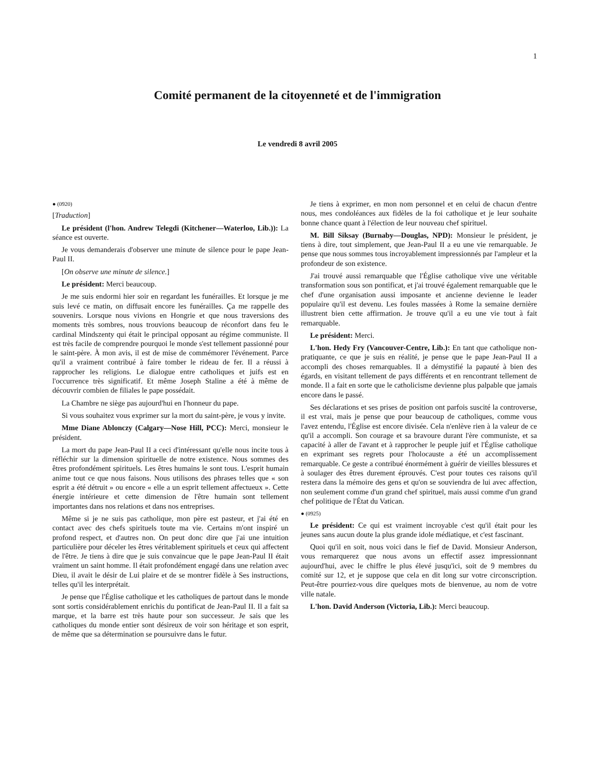1
Comité permanent de la citoyenneté et de l'immigration
Le vendredi 8 avril 2005
● (0920)
[Traduction]
Le président (l'hon. Andrew Telegdi (Kitchener—Waterloo, Lib.)): La séance est ouverte.
Je vous demanderais d'observer une minute de silence pour le pape Jean-Paul II.
[On observe une minute de silence.]
Le président: Merci beaucoup.
Je me suis endormi hier soir en regardant les funérailles. Et lorsque je me suis levé ce matin, on diffusait encore les funérailles. Ça me rappelle des souvenirs. Lorsque nous vivions en Hongrie et que nous traversions des moments très sombres, nous trouvions beaucoup de réconfort dans feu le cardinal Mindszenty qui était le principal opposant au régime communiste. Il est très facile de comprendre pourquoi le monde s'est tellement passionné pour le saint-père. À mon avis, il est de mise de commémorer l'événement. Parce qu'il a vraiment contribué à faire tomber le rideau de fer. Il a réussi à rapprocher les religions. Le dialogue entre catholiques et juifs est en l'occurrence très significatif. Et même Joseph Staline a été à même de découvrir combien de filiales le pape possédait.
La Chambre ne siège pas aujourd'hui en l'honneur du pape.
Si vous souhaitez vous exprimer sur la mort du saint-père, je vous y invite.
Mme Diane Ablonczy (Calgary—Nose Hill, PCC): Merci, monsieur le président.
La mort du pape Jean-Paul II a ceci d'intéressant qu'elle nous incite tous à réfléchir sur la dimension spirituelle de notre existence. Nous sommes des êtres profondément spirituels. Les êtres humains le sont tous. L'esprit humain anime tout ce que nous faisons. Nous utilisons des phrases telles que « son esprit a été détruit » ou encore « elle a un esprit tellement affectueux ». Cette énergie intérieure et cette dimension de l'être humain sont tellement importantes dans nos relations et dans nos entreprises.
Même si je ne suis pas catholique, mon père est pasteur, et j'ai été en contact avec des chefs spirituels toute ma vie. Certains m'ont inspiré un profond respect, et d'autres non. On peut donc dire que j'ai une intuition particulière pour déceler les êtres véritablement spirituels et ceux qui affectent de l'être. Je tiens à dire que je suis convaincue que le pape Jean-Paul II était vraiment un saint homme. Il était profondément engagé dans une relation avec Dieu, il avait le désir de Lui plaire et de se montrer fidèle à Ses instructions, telles qu'il les interprétait.
Je pense que l'Église catholique et les catholiques de partout dans le monde sont sortis considérablement enrichis du pontificat de Jean-Paul II. Il a fait sa marque, et la barre est très haute pour son successeur. Je sais que les catholiques du monde entier sont désireux de voir son héritage et son esprit, de même que sa détermination se poursuivre dans le futur.
Je tiens à exprimer, en mon nom personnel et en celui de chacun d'entre nous, mes condoléances aux fidèles de la foi catholique et je leur souhaite bonne chance quant à l'élection de leur nouveau chef spirituel.
M. Bill Siksay (Burnaby—Douglas, NPD): Monsieur le président, je tiens à dire, tout simplement, que Jean-Paul II a eu une vie remarquable. Je pense que nous sommes tous incroya­blement impressionnés par l'ampleur et la profondeur de son existence.
J'ai trouvé aussi remarquable que l'Église catholique vive une véritable transformation sous son pontificat, et j'ai trouvé également remarquable que le chef d'une organisation aussi imposante et ancienne devienne le leader populaire qu'il est devenu. Les foules massées à Rome la semaine dernière illustrent bien cette affirmation. Je trouve qu'il a eu une vie tout à fait remarquable.
Le président: Merci.
L'hon. Hedy Fry (Vancouver-Centre, Lib.): En tant que catholique non-pratiquante, ce que je suis en réalité, je pense que le pape Jean-Paul II a accompli des choses remarquables. Il a démystifié la papauté à bien des égards, en visitant tellement de pays différents et en rencontrant tellement de monde. Il a fait en sorte que le catholicisme devienne plus palpable que jamais encore dans le passé.
Ses déclarations et ses prises de position ont parfois suscité la controverse, il est vrai, mais je pense que pour beaucoup de catholiques, comme vous l'avez entendu, l'Église est encore divisée. Cela n'enlève rien à la valeur de ce qu'il a accompli. Son courage et sa bravoure durant l'ère communiste, et sa capacité à aller de l'avant et à rapprocher le peuple juif et l'Église catholique en exprimant ses regrets pour l'holocauste a été un accomplissement remarquable. Ce geste a contribué énormément à guérir de vieilles blessures et à soulager des êtres durement éprouvés. C'est pour toutes ces raisons qu'il restera dans la mémoire des gens et qu'on se souviendra de lui avec affection, non seulement comme d'un grand chef spirituel, mais aussi comme d'un grand chef politique de l'État du Vatican.
● (0925)
Le président: Ce qui est vraiment incroyable c'est qu'il était pour les jeunes sans aucun doute la plus grande idole médiatique, et c'est fascinant.
Quoi qu'il en soit, nous voici dans le fief de David. Monsieur Anderson, vous remarquerez que nous avons un effectif assez impressionnant aujourd'hui, avec le chiffre le plus élevé jusqu'ici, soit de 9 membres du comité sur 12, et je suppose que cela en dit long sur votre circonscription. Peut-être pourriez-vous dire quelques mots de bienvenue, au nom de votre ville natale.
L'hon. David Anderson (Victoria, Lib.): Merci beaucoup.